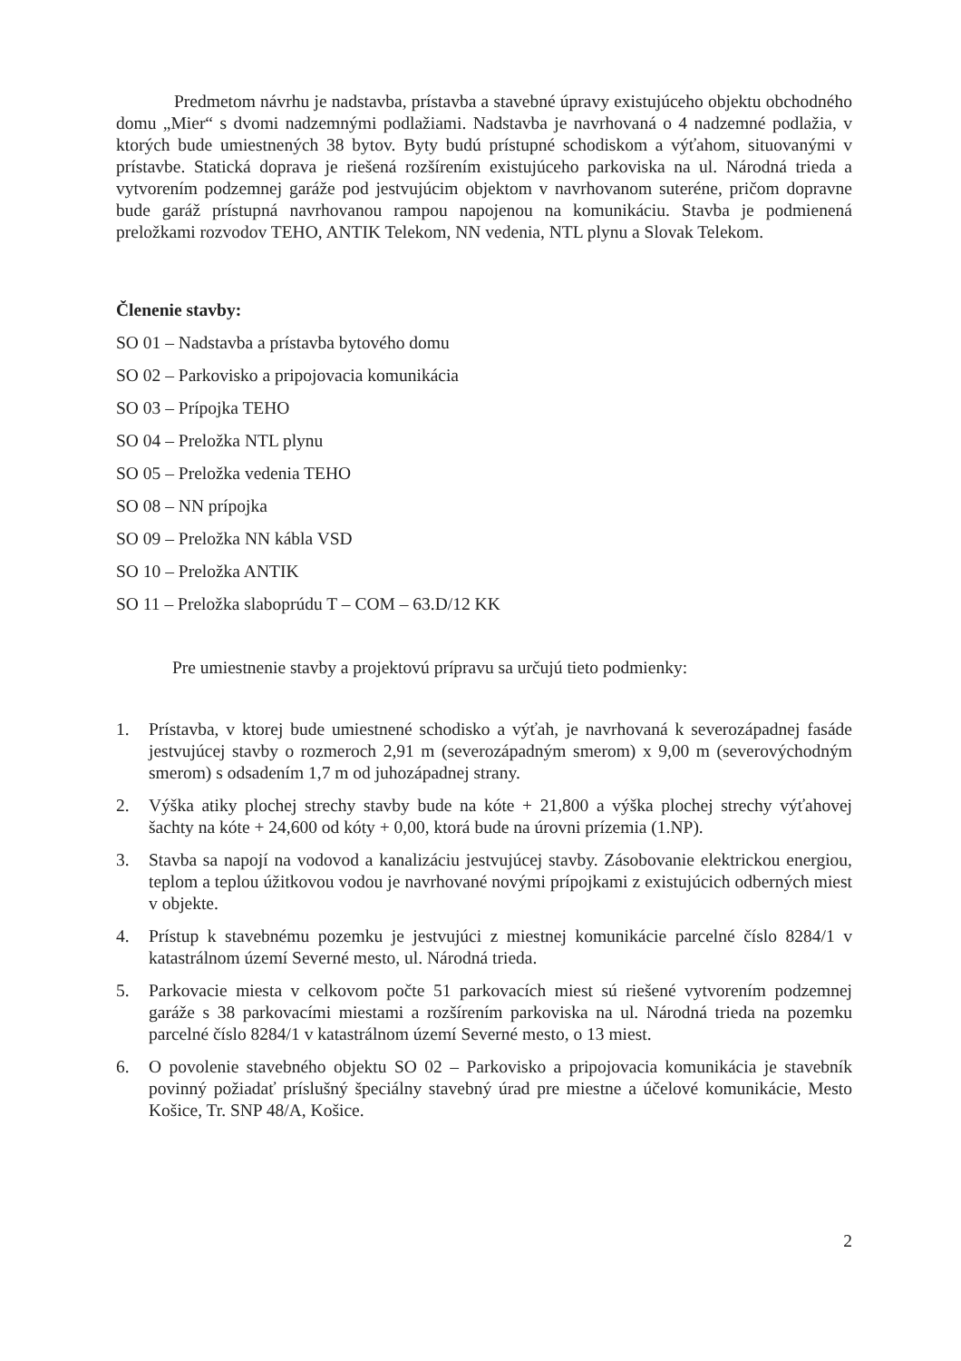Predmetom návrhu je nadstavba, prístavba a stavebné úpravy existujúceho objektu obchodného domu „Mier“ s dvomi nadzemnými podlažiami. Nadstavba je navrhovaná o 4 nadzemné podlažia, v ktorých bude umiestnených 38 bytov. Byty budú prístupné schodiskom a výťahom, situovanými v prístavbe. Statická doprava je riešená rozšírením existujúceho parkoviska na ul. Národná trieda a vytvorením podzemnej garáže pod jestvujúcim objektom v navrhovanom suteréne, pričom dopravne bude garáž prístupná navrhovanou rampou napojenou na komunikáciu. Stavba je podmienená preložkami rozvodov TEHO, ANTIK Telekom, NN vedenia, NTL plynu a Slovak Telekom.
Členenie stavby:
SO 01 – Nadstavba a prístavba bytového domu
SO 02 – Parkovisko a pripojovacia komunikácia
SO 03 – Prípojka TEHO
SO 04 – Preložka NTL plynu
SO 05 – Preložka vedenia TEHO
SO 08 – NN prípojka
SO 09 – Preložka NN kábla VSD
SO 10 – Preložka ANTIK
SO 11 – Preložka slaboprúdu T – COM – 63.D/12 KK
Pre umiestnenie stavby a projektovú prípravu sa určujú tieto podmienky:
1. Prístavba, v ktorej bude umiestnené schodisko a výťah, je navrhovaná k severozápadnej fasáde jestvujúcej stavby o rozmeroch 2,91 m (severozápadným smerom) x 9,00 m (severovýchodným smerom) s odsadením 1,7 m od juhozápadnej strany.
2. Výška atiky plochej strechy stavby bude na kóte + 21,800 a výška plochej strechy výťahovej šachty na kóte + 24,600 od kóty + 0,00, ktorá bude na úrovni prízemia (1.NP).
3. Stavba sa napojí na vodovod a kanalizáciu jestvujúcej stavby. Zásobovanie elektrickou energiou, teplom a teplou úžitkovou vodou je navrhované novými prípojkami z existujúcich odberných miest v objekte.
4. Prístup k stavebnému pozemku je jestvujúci z miestnej komunikácie parcelné číslo 8284/1 v katastrálnom území Severné mesto, ul. Národná trieda.
5. Parkovacie miesta v celkovom počte 51 parkovacích miest sú riešené vytvorením podzemnej garáže s 38 parkovacími miestami a rozšírením parkoviska na ul. Národná trieda na pozemku parcelné číslo 8284/1 v katastrálnom území Severné mesto, o 13 miest.
6. O povolenie stavebného objektu SO 02 – Parkovisko a pripojovacia komunikácia je stavebník povinný požiadať príslušný špeciálny stavebný úrad pre miestne a účelové komunikácie, Mesto Košice, Tr. SNP 48/A, Košice.
2